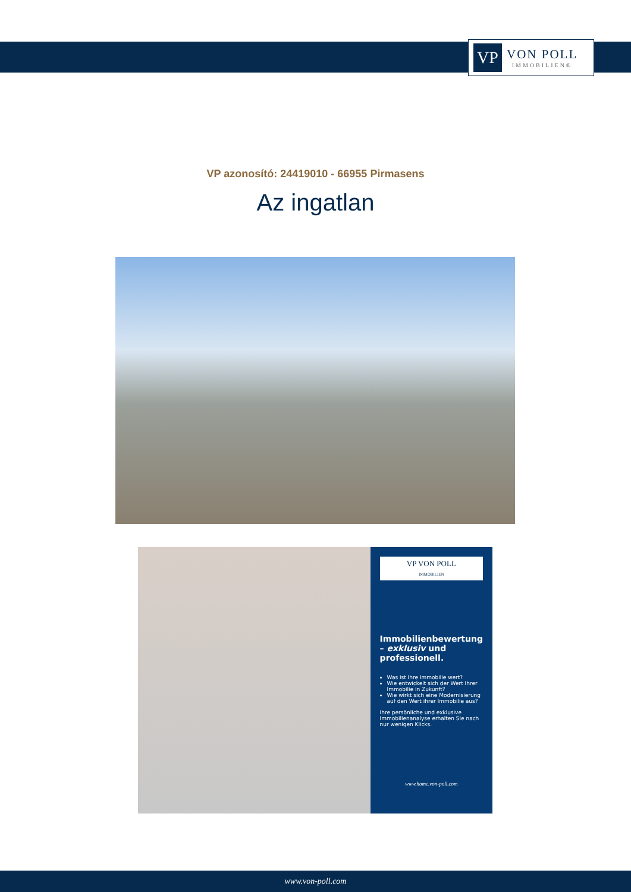VP
VON POLL
IMMOBILIEN®
VP azonosító: 24419010 - 66955 Pirmasens
Az ingatlan
VP VON POLL
IMMOBILIEN
Immobilienbewertung – exklusiv und professionell.
Was ist Ihre Immobilie wert?
Wie entwickelt sich der Wert Ihrer Immobilie in Zukunft?
Wie wirkt sich eine Modernisierung auf den Wert ihrer Immobilie aus?
Ihre persönliche und exklusive Immobilienanalyse erhalten Sie nach nur wenigen Klicks.
www.home.von-poll.com
www.von-poll.com